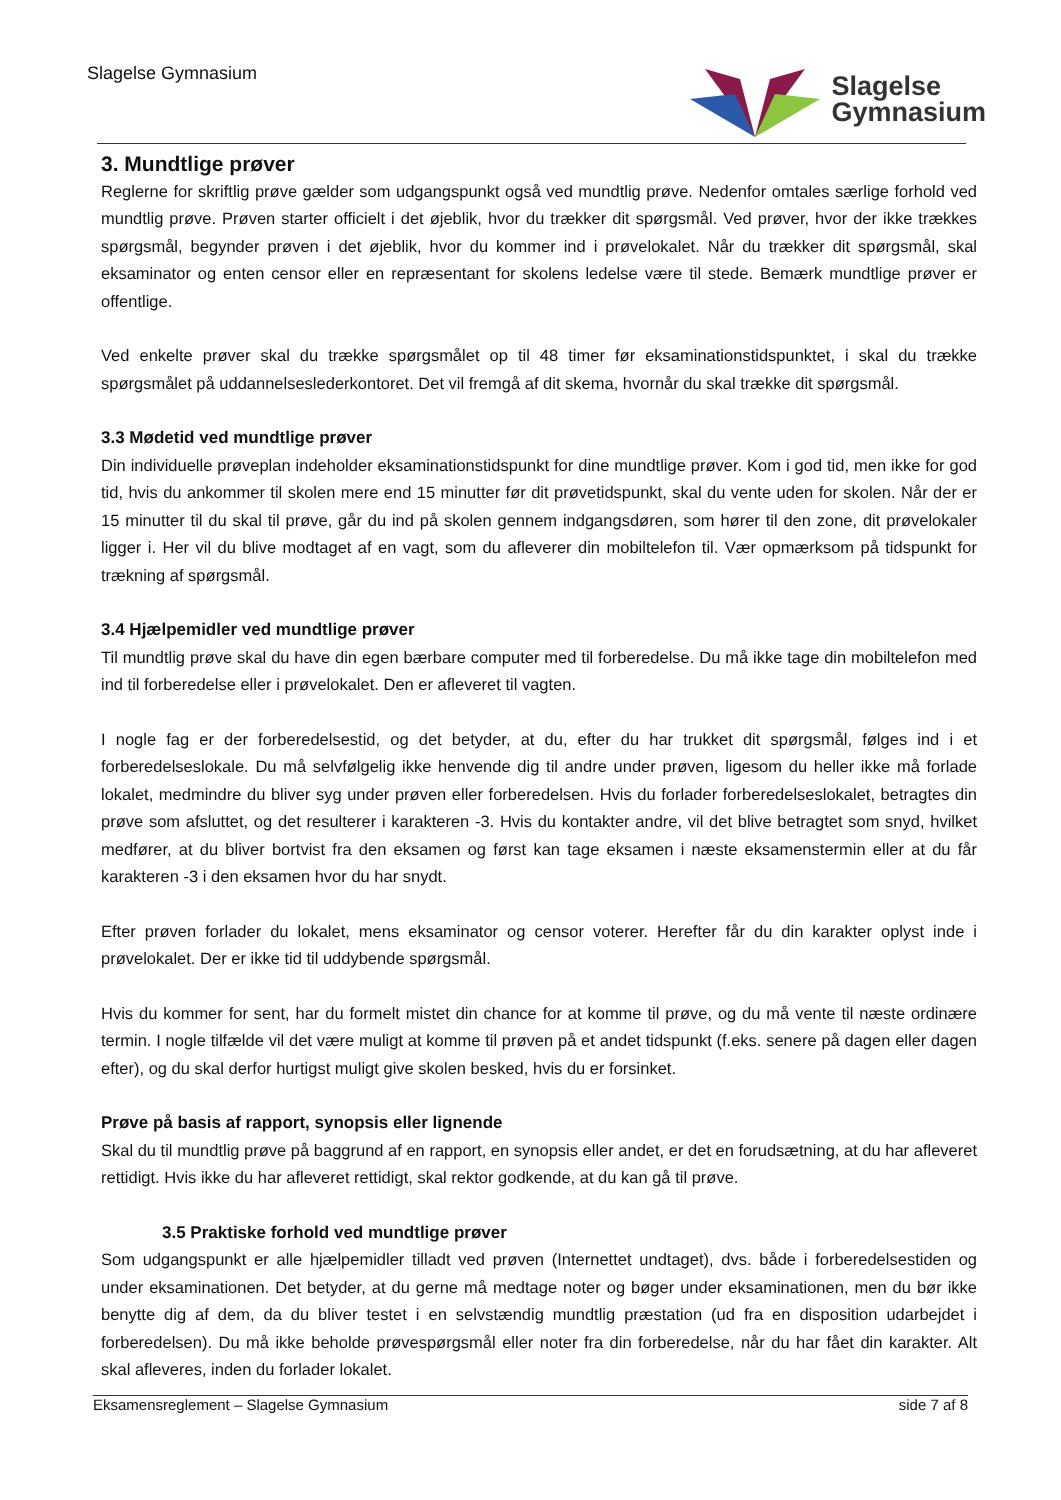Slagelse Gymnasium
Slagelse
Gymnasium
3. Mundtlige prøver
Reglerne for skriftlig prøve gælder som udgangspunkt også ved mundtlig prøve. Nedenfor omtales særlige forhold ved mundtlig prøve. Prøven starter officielt i det øjeblik, hvor du trækker dit spørgsmål. Ved prøver, hvor der ikke trækkes spørgsmål, begynder prøven i det øjeblik, hvor du kommer ind i prøvelokalet. Når du trækker dit spørgsmål, skal eksaminator og enten censor eller en repræsentant for skolens ledelse være til stede. Bemærk mundtlige prøver er offentlige.
Ved enkelte prøver skal du trække spørgsmålet op til 48 timer før eksaminationstidspunktet, i skal du trække spørgsmålet på uddannelseslederkontoret. Det vil fremgå af dit skema, hvornår du skal trække dit spørgsmål.
3.3 Mødetid ved mundtlige prøver
Din individuelle prøveplan indeholder eksaminationstidspunkt for dine mundtlige prøver. Kom i god tid, men ikke for god tid, hvis du ankommer til skolen mere end 15 minutter før dit prøvetidspunkt, skal du vente uden for skolen. Når der er 15 minutter til du skal til prøve, går du ind på skolen gennem indgangsdøren, som hører til den zone, dit prøvelokaler ligger i. Her vil du blive modtaget af en vagt, som du afleverer din mobiltelefon til. Vær opmærksom på tidspunkt for trækning af spørgsmål.
3.4 Hjælpemidler ved mundtlige prøver
Til mundtlig prøve skal du have din egen bærbare computer med til forberedelse. Du må ikke tage din mobiltelefon med ind til forberedelse eller i prøvelokalet. Den er afleveret til vagten.
I nogle fag er der forberedelsestid, og det betyder, at du, efter du har trukket dit spørgsmål, følges ind i et forberedelseslokale. Du må selvfølgelig ikke henvende dig til andre under prøven, ligesom du heller ikke må forlade lokalet, medmindre du bliver syg under prøven eller forberedelsen. Hvis du forlader forberedelseslokalet, betragtes din prøve som afsluttet, og det resulterer i karakteren -3. Hvis du kontakter andre, vil det blive betragtet som snyd, hvilket medfører, at du bliver bortvist fra den eksamen og først kan tage eksamen i næste eksamenstermin eller at du får karakteren -3 i den eksamen hvor du har snydt.
Efter prøven forlader du lokalet, mens eksaminator og censor voterer. Herefter får du din karakter oplyst inde i prøvelokalet. Der er ikke tid til uddybende spørgsmål.
Hvis du kommer for sent, har du formelt mistet din chance for at komme til prøve, og du må vente til næste ordinære termin. I nogle tilfælde vil det være muligt at komme til prøven på et andet tidspunkt (f.eks. senere på dagen eller dagen efter), og du skal derfor hurtigst muligt give skolen besked, hvis du er forsinket.
Prøve på basis af rapport, synopsis eller lignende
Skal du til mundtlig prøve på baggrund af en rapport, en synopsis eller andet, er det en forudsætning, at du har afleveret rettidigt. Hvis ikke du har afleveret rettidigt, skal rektor godkende, at du kan gå til prøve.
3.5 Praktiske forhold ved mundtlige prøver
Som udgangspunkt er alle hjælpemidler tilladt ved prøven (Internettet undtaget), dvs. både i forberedelsestiden og under eksaminationen. Det betyder, at du gerne må medtage noter og bøger under eksaminationen, men du bør ikke benytte dig af dem, da du bliver testet i en selvstændig mundtlig præstation (ud fra en disposition udarbejdet i forberedelsen). Du må ikke beholde prøvespørgsmål eller noter fra din forberedelse, når du har fået din karakter. Alt skal afleveres, inden du forlader lokalet.
Eksamensreglement – Slagelse Gymnasium side 7 af 8